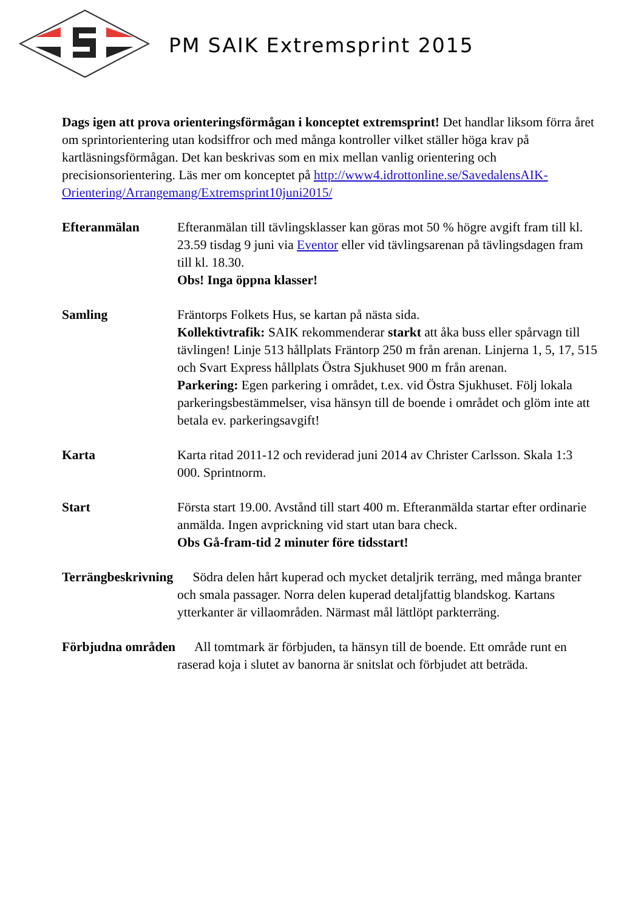PM SAIK Extremsprint 2015
Dags igen att prova orienteringsförmågan i konceptet extremsprint! Det handlar liksom förra året om sprintorientering utan kodsiffror och med många kontroller vilket ställer höga krav på kartläsningsförmågan. Det kan beskrivas som en mix mellan vanlig orientering och precisionsorientering. Läs mer om konceptet på http://www4.idrottonline.se/SavedalensAIK-Orientering/Arrangemang/Extremsprint10juni2015/
Efteranmälan Efteranmälan till tävlingsklasser kan göras mot 50 % högre avgift fram till kl. 23.59 tisdag 9 juni via Eventor eller vid tävlingsarenan på tävlingsdagen fram till kl. 18.30.
Obs! Inga öppna klasser!
Samling Fräntorps Folkets Hus, se kartan på nästa sida.
Kollektivtrafik: SAIK rekommenderar starkt att åka buss eller spårvagn till tävlingen! Linje 513 hållplats Fräntorp 250 m från arenan. Linjerna 1, 5, 17, 515 och Svart Express hållplats Östra Sjukhuset 900 m från arenan.
Parkering: Egen parkering i området, t.ex. vid Östra Sjukhuset. Följ lokala parkeringsbestämmelser, visa hänsyn till de boende i området och glöm inte att betala ev. parkeringsavgift!
Karta Karta ritad 2011-12 och reviderad juni 2014 av Christer Carlsson. Skala 1:3 000. Sprintnorm.
Start Första start 19.00. Avstånd till start 400 m. Efteranmälda startar efter ordinarie anmälda. Ingen avprickning vid start utan bara check.
Obs Gå-fram-tid 2 minuter före tidsstart!
Terrängbeskrivning Södra delen hårt kuperad och mycket detaljrik terräng, med många branter och smala passager. Norra delen kuperad detaljfattig blandskog. Kartans ytterkanter är villaområden. Närmast mål lättlöpt parkterräng.
Förbjudna områden All tomtmark är förbjuden, ta hänsyn till de boende. Ett område runt en raserad koja i slutet av banorna är snitslat och förbjudet att beträda.